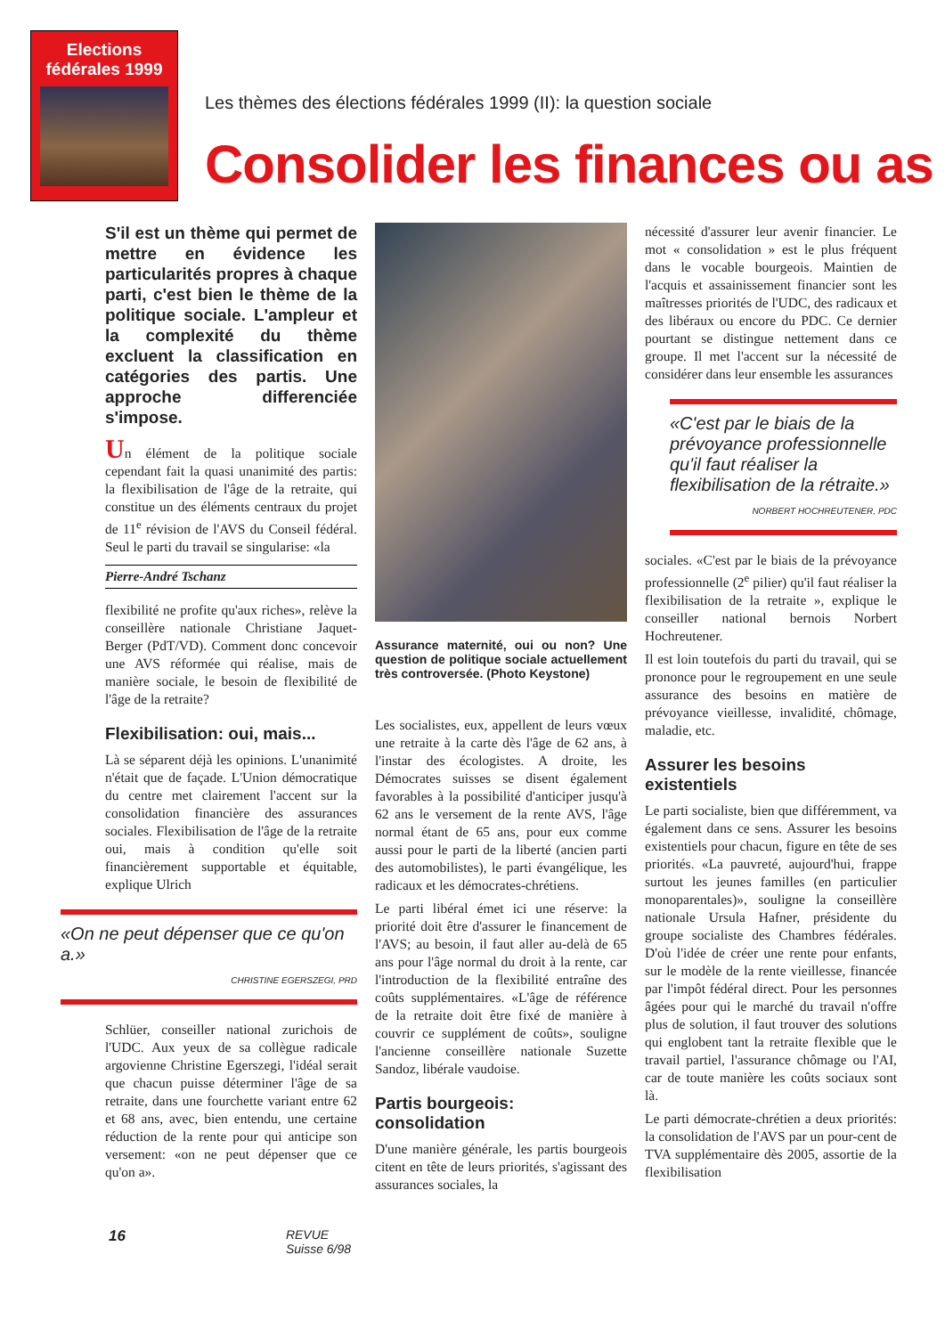Elections fédérales 1999
Les thèmes des élections fédérales 1999 (II): la question sociale
Consolider les finances ou as
S'il est un thème qui permet de mettre en évidence les particularités propres à chaque parti, c'est bien le thème de la politique sociale. L'ampleur et la complexité du thème excluent la classification en catégories des partis. Une approche differenciée s'impose.
Un élément de la politique sociale cependant fait la quasi unanimité des partis: la flexibilisation de l'âge de la retraite, qui constitue un des éléments centraux du projet de 11<sup>e</sup> révision de l'AVS du Conseil fédéral. Seul le parti du travail se singularise: «la
Pierre-André Tschanz
flexibilité ne profite qu'aux riches», relève la conseillère nationale Christiane Jaquet-Berger (PdT/VD). Comment donc concevoir une AVS réformée qui réalise, mais de manière sociale, le besoin de flexibilité de l'âge de la retraite?
Flexibilisation: oui, mais...
Là se séparent déjà les opinions. L'unanimité n'était que de façade. L'Union démocratique du centre met clairement l'accent sur la consolidation financière des assurances sociales. Flexibilisation de l'âge de la retraite oui, mais à condition qu'elle soit financièrement supportable et équitable, explique Ulrich
«On ne peut dépenser que ce qu'on a.»
CHRISTINE EGERSZEGI, PRD
Schlüer, conseiller national zurichois de l'UDC. Aux yeux de sa collègue radicale argovienne Christine Egerszegi, l'idéal serait que chacun puisse déterminer l'âge de sa retraite, dans une fourchette variant entre 62 et 68 ans, avec, bien entendu, une certaine réduction de la rente pour qui anticipe son versement: «on ne peut dépenser que ce qu'on a».
Assurance maternité, oui ou non? Une question de politique sociale actuellement très controversée. (Photo Keystone)
Les socialistes, eux, appellent de leurs vœux une retraite à la carte dès l'âge de 62 ans, à l'instar des écologistes. A droite, les Démocrates suisses se disent également favorables à la possibilité d'anticiper jusqu'à 62 ans le versement de la rente AVS, l'âge normal étant de 65 ans, pour eux comme aussi pour le parti de la liberté (ancien parti des automobilistes), le parti évangélique, les radicaux et les démocrates-chrétiens.
Le parti libéral émet ici une réserve: la priorité doit être d'assurer le financement de l'AVS; au besoin, il faut aller au-delà de 65 ans pour l'âge normal du droit à la rente, car l'introduction de la flexibilité entraîne des coûts supplémentaires. «L'âge de référence de la retraite doit être fixé de manière à couvrir ce supplément de coûts», souligne l'ancienne conseillère nationale Suzette Sandoz, libérale vaudoise.
Partis bourgeois: consolidation
D'une manière générale, les partis bourgeois citent en tête de leurs priorités, s'agissant des assurances sociales, la
nécessité d'assurer leur avenir financier. Le mot « consolidation » est le plus fréquent dans le vocable bourgeois. Maintien de l'acquis et assainissement financier sont les maîtresses priorités de l'UDC, des radicaux et des libéraux ou encore du PDC. Ce dernier pourtant se distingue nettement dans ce groupe. Il met l'accent sur la nécessité de considérer dans leur ensemble les assurances
«C'est par le biais de la prévoyance professionnelle qu'il faut réaliser la flexibilisation de la rétraite.»
NORBERT HOCHREUTENER, PDC
sociales. «C'est par le biais de la prévoyance professionnelle (2<sup>e</sup> pilier) qu'il faut réaliser la flexibilisation de la retraite », explique le conseiller national bernois Norbert Hochreutener.
Il est loin toutefois du parti du travail, qui se prononce pour le regroupement en une seule assurance des besoins en matière de prévoyance vieillesse, invalidité, chômage, maladie, etc.
Assurer les besoins existentiels
Le parti socialiste, bien que différemment, va également dans ce sens. Assurer les besoins existentiels pour chacun, figure en tête de ses priorités. «La pauvreté, aujourd'hui, frappe surtout les jeunes familles (en particulier monoparentales)», souligne la conseillère nationale Ursula Hafner, présidente du groupe socialiste des Chambres fédérales. D'où l'idée de créer une rente pour enfants, sur le modèle de la rente vieillesse, financée par l'impôt fédéral direct. Pour les personnes âgées pour qui le marché du travail n'offre plus de solution, il faut trouver des solutions qui englobent tant la retraite flexible que le travail partiel, l'assurance chômage ou l'AI, car de toute manière les coûts sociaux sont là.
Le parti démocrate-chrétien a deux priorités: la consolidation de l'AVS par un pour-cent de TVA supplémentaire dès 2005, assortie de la flexibilisation
16 REVUE
Suisse 6/98